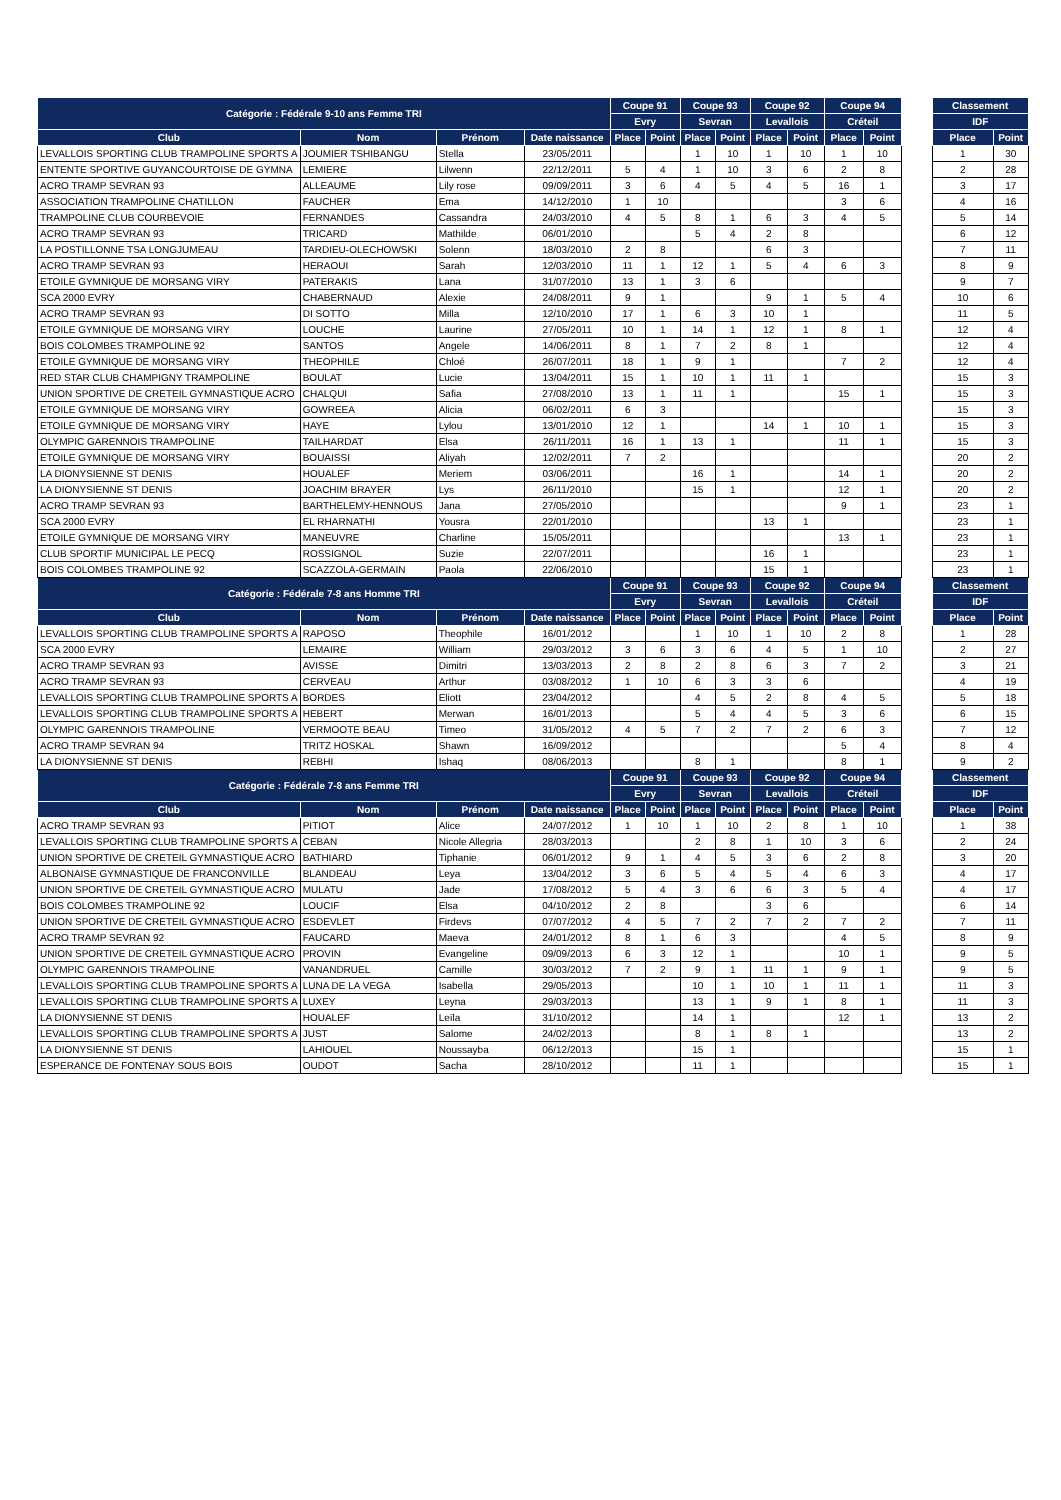| Catégorie : Fédérale 9-10 ans Femme TRI | | | | Coupe 91 | | Coupe 93 | | Coupe 92 | | Coupe 94 | | | Classement | |
| | | | | Evry | | Sevran | | Levallois | | Créteil | | | IDF | |
| Club | Nom | Prénom | Date naissance | Place | Point | Place | Point | Place | Point | Place | Point | | Place | Point |
| LEVALLOIS SPORTING CLUB TRAMPOLINE SPORTS A | JOUMIER TSHIBANGU | Stella | 23/05/2011 | | | 1 | 10 | 1 | 10 | 1 | 10 | | 1 | 30 |
| ENTENTE SPORTIVE GUYANCOURTOISE DE GYMNA | LEMIERE | Lilwenn | 22/12/2011 | 5 | 4 | 1 | 10 | 3 | 6 | 2 | 8 | | 2 | 28 |
| ACRO TRAMP SEVRAN 93 | ALLEAUME | Lily rose | 09/09/2011 | 3 | 6 | 4 | 5 | 4 | 5 | 16 | 1 | | 3 | 17 |
| ASSOCIATION TRAMPOLINE CHATILLON | FAUCHER | Ema | 14/12/2010 | 1 | 10 | | | | | 3 | 6 | | 4 | 16 |
| TRAMPOLINE CLUB COURBEVOIE | FERNANDES | Cassandra | 24/03/2010 | 4 | 5 | 8 | 1 | 6 | 3 | 4 | 5 | | 5 | 14 |
| ACRO TRAMP SEVRAN 93 | TRICARD | Mathilde | 06/01/2010 | | | 5 | 4 | 2 | 8 | | | | 6 | 12 |
| LA POSTILLONNE TSA LONGJUMEAU | TARDIEU-OLECHOWSKI | Solenn | 18/03/2010 | 2 | 8 | | | 6 | 3 | | | | 7 | 11 |
| ACRO TRAMP SEVRAN 93 | HERAOUI | Sarah | 12/03/2010 | 11 | 1 | 12 | 1 | 5 | 4 | 6 | 3 | | 8 | 9 |
| ETOILE GYMNIQUE DE MORSANG VIRY | PATERAKIS | Lana | 31/07/2010 | 13 | 1 | 3 | 6 | | | | | | 9 | 7 |
| SCA 2000 EVRY | CHABERNAUD | Alexie | 24/08/2011 | 9 | 1 | | | 9 | 1 | 5 | 4 | | 10 | 6 |
| ACRO TRAMP SEVRAN 93 | DI SOTTO | Milla | 12/10/2010 | 17 | 1 | 6 | 3 | 10 | 1 | | | | 11 | 5 |
| ETOILE GYMNIQUE DE MORSANG VIRY | LOUCHE | Laurine | 27/05/2011 | 10 | 1 | 14 | 1 | 12 | 1 | 8 | 1 | | 12 | 4 |
| BOIS COLOMBES TRAMPOLINE 92 | SANTOS | Angele | 14/06/2011 | 8 | 1 | 7 | 2 | 8 | 1 | | | | 12 | 4 |
| ETOILE GYMNIQUE DE MORSANG VIRY | THEOPHILE | Chloé | 26/07/2011 | 18 | 1 | 9 | 1 | | | 7 | 2 | | 12 | 4 |
| RED STAR CLUB CHAMPIGNY TRAMPOLINE | BOULAT | Lucie | 13/04/2011 | 15 | 1 | 10 | 1 | 11 | 1 | | | | 15 | 3 |
| UNION SPORTIVE DE CRETEIL GYMNASTIQUE ACRO | CHALQUI | Safia | 27/08/2010 | 13 | 1 | 11 | 1 | | | 15 | 1 | | 15 | 3 |
| ETOILE GYMNIQUE DE MORSANG VIRY | GOWREEA | Alicia | 06/02/2011 | 6 | 3 | | | | | | | | 15 | 3 |
| ETOILE GYMNIQUE DE MORSANG VIRY | HAYE | Lylou | 13/01/2010 | 12 | 1 | | | 14 | 1 | 10 | 1 | | 15 | 3 |
| OLYMPIC GARENNOIS TRAMPOLINE | TAILHARDAT | Elsa | 26/11/2011 | 16 | 1 | 13 | 1 | | | 11 | 1 | | 15 | 3 |
| ETOILE GYMNIQUE DE MORSANG VIRY | BOUAISSI | Aliyah | 12/02/2011 | 7 | 2 | | | | | | | | 20 | 2 |
| LA DIONYSIENNE ST DENIS | HOUALEF | Meriem | 03/06/2011 | | | 16 | 1 | | | 14 | 1 | | 20 | 2 |
| LA DIONYSIENNE ST DENIS | JOACHIM BRAYER | Lys | 26/11/2010 | | | 15 | 1 | | | 12 | 1 | | 20 | 2 |
| ACRO TRAMP SEVRAN 93 | BARTHELEMY-HENNOUS | Jana | 27/05/2010 | | | | | | | 9 | 1 | | 23 | 1 |
| SCA 2000 EVRY | EL RHARNATHI | Yousra | 22/01/2010 | | | | | 13 | 1 | | | | 23 | 1 |
| ETOILE GYMNIQUE DE MORSANG VIRY | MANEUVRE | Charline | 15/05/2011 | | | | | | | 13 | 1 | | 23 | 1 |
| CLUB SPORTIF MUNICIPAL LE PECQ | ROSSIGNOL | Suzie | 22/07/2011 | | | | | 16 | 1 | | | | 23 | 1 |
| BOIS COLOMBES TRAMPOLINE 92 | SCAZZOLA-GERMAIN | Paola | 22/06/2010 | | | | | 15 | 1 | | | | 23 | 1 |
| Catégorie : Fédérale 7-8 ans Homme TRI | | | | Coupe 91 | | Coupe 93 | | Coupe 92 | | Coupe 94 | | | Classement | |
| | | | | Evry | | Sevran | | Levallois | | Créteil | | | IDF | |
| Club | Nom | Prénom | Date naissance | Place | Point | Place | Point | Place | Point | Place | Point | | Place | Point |
| LEVALLOIS SPORTING CLUB TRAMPOLINE SPORTS A | RAPOSO | Theophile | 16/01/2012 | | | 1 | 10 | 1 | 10 | 2 | 8 | | 1 | 28 |
| SCA 2000 EVRY | LEMAIRE | William | 29/03/2012 | 3 | 6 | 3 | 6 | 4 | 5 | 1 | 10 | | 2 | 27 |
| ACRO TRAMP SEVRAN 93 | AVISSE | Dimitri | 13/03/2013 | 2 | 8 | 2 | 8 | 6 | 3 | 7 | 2 | | 3 | 21 |
| ACRO TRAMP SEVRAN 93 | CERVEAU | Arthur | 03/08/2012 | 1 | 10 | 6 | 3 | 3 | 6 | | | | 4 | 19 |
| LEVALLOIS SPORTING CLUB TRAMPOLINE SPORTS A | BORDES | Eliott | 23/04/2012 | | | 4 | 5 | 2 | 8 | 4 | 5 | | 5 | 18 |
| LEVALLOIS SPORTING CLUB TRAMPOLINE SPORTS A | HEBERT | Merwan | 16/01/2013 | | | 5 | 4 | 4 | 5 | 3 | 6 | | 6 | 15 |
| OLYMPIC GARENNOIS TRAMPOLINE | VERMOOTE BEAU | Timeo | 31/05/2012 | 4 | 5 | 7 | 2 | 7 | 2 | 6 | 3 | | 7 | 12 |
| ACRO TRAMP SEVRAN 94 | TRITZ HOSKAL | Shawn | 16/09/2012 | | | | | | | 5 | 4 | | 8 | 4 |
| LA DIONYSIENNE ST DENIS | REBHI | Ishaq | 08/06/2013 | | | 8 | 1 | | | 8 | 1 | | 9 | 2 |
| Catégorie : Fédérale 7-8 ans Femme TRI | | | | Coupe 91 | | Coupe 93 | | Coupe 92 | | Coupe 94 | | | Classement | |
| | | | | Evry | | Sevran | | Levallois | | Créteil | | | IDF | |
| Club | Nom | Prénom | Date naissance | Place | Point | Place | Point | Place | Point | Place | Point | | Place | Point |
| ACRO TRAMP SEVRAN 93 | PITIOT | Alice | 24/07/2012 | 1 | 10 | 1 | 10 | 2 | 8 | 1 | 10 | | 1 | 38 |
| LEVALLOIS SPORTING CLUB TRAMPOLINE SPORTS A | CEBAN | Nicole Allegria | 28/03/2013 | | | 2 | 8 | 1 | 10 | 3 | 6 | | 2 | 24 |
| UNION SPORTIVE DE CRETEIL GYMNASTIQUE ACRO | BATHIARD | Tiphanie | 06/01/2012 | 9 | 1 | 4 | 5 | 3 | 6 | 2 | 8 | | 3 | 20 |
| ALBONAISE GYMNASTIQUE DE FRANCONVILLE | BLANDEAU | Leya | 13/04/2012 | 3 | 6 | 5 | 4 | 5 | 4 | 6 | 3 | | 4 | 17 |
| UNION SPORTIVE DE CRETEIL GYMNASTIQUE ACRO | MULATU | Jade | 17/08/2012 | 5 | 4 | 3 | 6 | 6 | 3 | 5 | 4 | | 4 | 17 |
| BOIS COLOMBES TRAMPOLINE 92 | LOUCIF | Elsa | 04/10/2012 | 2 | 8 | | | 3 | 6 | | | | 6 | 14 |
| UNION SPORTIVE DE CRETEIL GYMNASTIQUE ACRO | ESDEVLET | Firdevs | 07/07/2012 | 4 | 5 | 7 | 2 | 7 | 2 | 7 | 2 | | 7 | 11 |
| ACRO TRAMP SEVRAN 92 | FAUCARD | Maeva | 24/01/2012 | 8 | 1 | 6 | 3 | | | 4 | 5 | | 8 | 9 |
| UNION SPORTIVE DE CRETEIL GYMNASTIQUE ACRO | PROVIN | Evangeline | 09/09/2013 | 6 | 3 | 12 | 1 | | | 10 | 1 | | 9 | 5 |
| OLYMPIC GARENNOIS TRAMPOLINE | VANANDRUEL | Camille | 30/03/2012 | 7 | 2 | 9 | 1 | 11 | 1 | 9 | 1 | | 9 | 5 |
| LEVALLOIS SPORTING CLUB TRAMPOLINE SPORTS A | LUNA DE LA VEGA | Isabella | 29/05/2013 | | | 10 | 1 | 10 | 1 | 11 | 1 | | 11 | 3 |
| LEVALLOIS SPORTING CLUB TRAMPOLINE SPORTS A | LUXEY | Leyna | 29/03/2013 | | | 13 | 1 | 9 | 1 | 8 | 1 | | 11 | 3 |
| LA DIONYSIENNE ST DENIS | HOUALEF | Leïla | 31/10/2012 | | | 14 | 1 | | | 12 | 1 | | 13 | 2 |
| LEVALLOIS SPORTING CLUB TRAMPOLINE SPORTS A | JUST | Salome | 24/02/2013 | | | 8 | 1 | 8 | 1 | | | | 13 | 2 |
| LA DIONYSIENNE ST DENIS | LAHIOUEL | Noussayba | 06/12/2013 | | | 15 | 1 | | | | | | 15 | 1 |
| ESPERANCE DE FONTENAY SOUS BOIS | OUDOT | Sacha | 28/10/2012 | | | 11 | 1 | | | | | | 15 | 1 |